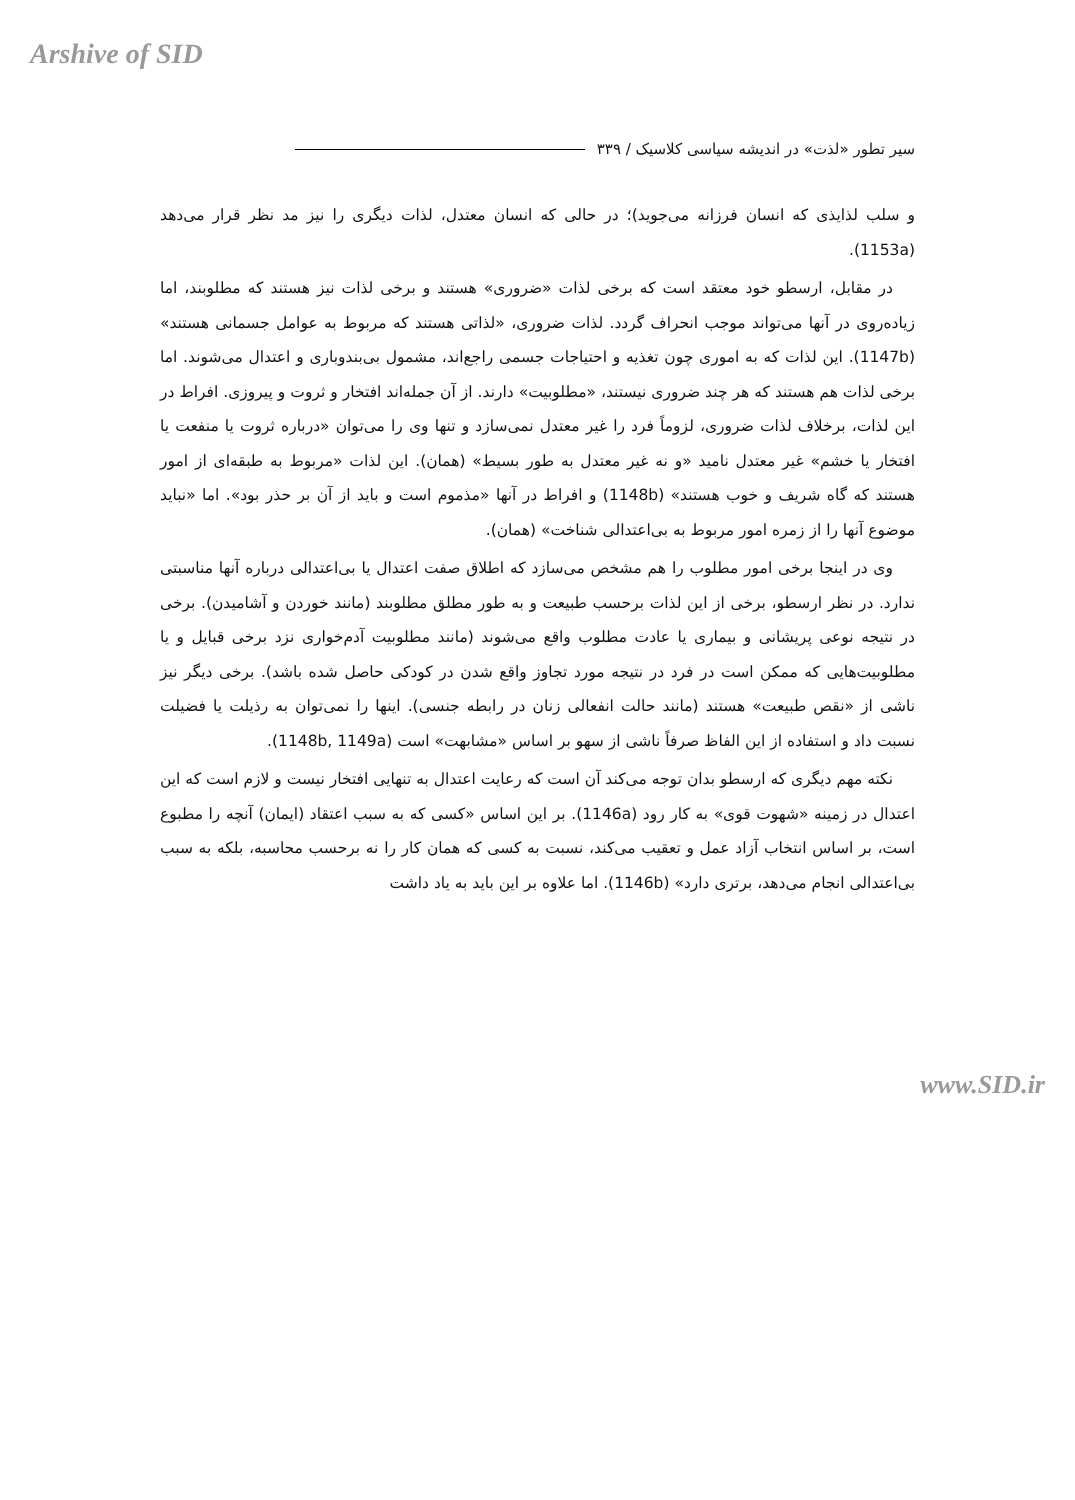Arshive of SID
سیر تطور «لذت» در اندیشه سیاسی کلاسیک / ۳۳۹
و سلب لذایذی که انسان فرزانه می‌جوید)؛ در حالی که انسان معتدل، لذات دیگری را نیز مد نظر قرار می‌دهد (1153a).
در مقابل، ارسطو خود معتقد است که برخی لذات «ضروری» هستند و برخی لذات نیز هستند که مطلوبند، اما زیاده‌روی در آنها می‌تواند موجب انحراف گردد. لذات ضروری، «لذاتی هستند که مربوط به عوامل جسمانی هستند» (1147b). این لذات که به اموری چون تغذیه و احتیاجات جسمی راجع‌اند، مشمول بی‌بندوباری و اعتدال می‌شوند. اما برخی لذات هم هستند که هر چند ضروری نیستند، «مطلوبیت» دارند. از آن جمله‌اند افتخار و ثروت و پیروزی. افراط در این لذات، برخلاف لذات ضروری، لزوماً فرد را غیر معتدل نمی‌سازد و تنها وی را می‌توان «درباره ثروت یا منفعت یا افتخار یا خشم» غیر معتدل نامید «و نه غیر معتدل به طور بسیط» (همان). این لذات «مربوط به طبقه‌ای از امور هستند که گاه شریف و خوب هستند» (1148b) و افراط در آنها «مذموم است و باید از آن بر حذر بود». اما «نباید موضوع آنها را از زمره امور مربوط به بی‌اعتدالی شناخت» (همان).
وی در اینجا برخی امور مطلوب را هم مشخص می‌سازد که اطلاق صفت اعتدال یا بی‌اعتدالی درباره آنها مناسبتی ندارد. در نظر ارسطو، برخی از این لذات برحسب طبیعت و به طور مطلق مطلوبند (مانند خوردن و آشامیدن). برخی در نتیجه نوعی پریشانی و بیماری یا عادت مطلوب واقع می‌شوند (مانند مطلوبیت آدم‌خواری نزد برخی قبایل و یا مطلوبیت‌هایی که ممکن است در فرد در نتیجه مورد تجاوز واقع شدن در کودکی حاصل شده باشد). برخی دیگر نیز ناشی از «نقص طبیعت» هستند (مانند حالت انفعالی زنان در رابطه جنسی). اینها را نمی‌توان به رذیلت یا فضیلت نسبت داد و استفاده از این الفاظ صرفاً ناشی از سهو بر اساس «مشابهت» است (1148b, 1149a).
نکته مهم دیگری که ارسطو بدان توجه می‌کند آن است که رعایت اعتدال به تنهایی افتخار نیست و لازم است که این اعتدال در زمینه «شهوت قوی» به کار رود (1146a). بر این اساس «کسی که به سبب اعتقاد (ایمان) آنچه را مطبوع است، بر اساس انتخاب آزاد عمل و تعقیب می‌کند، نسبت به کسی که همان کار را نه برحسب محاسبه، بلکه به سبب بی‌اعتدالی انجام می‌دهد، برتری دارد» (1146b). اما علاوه بر این باید به یاد داشت
www.SID.ir